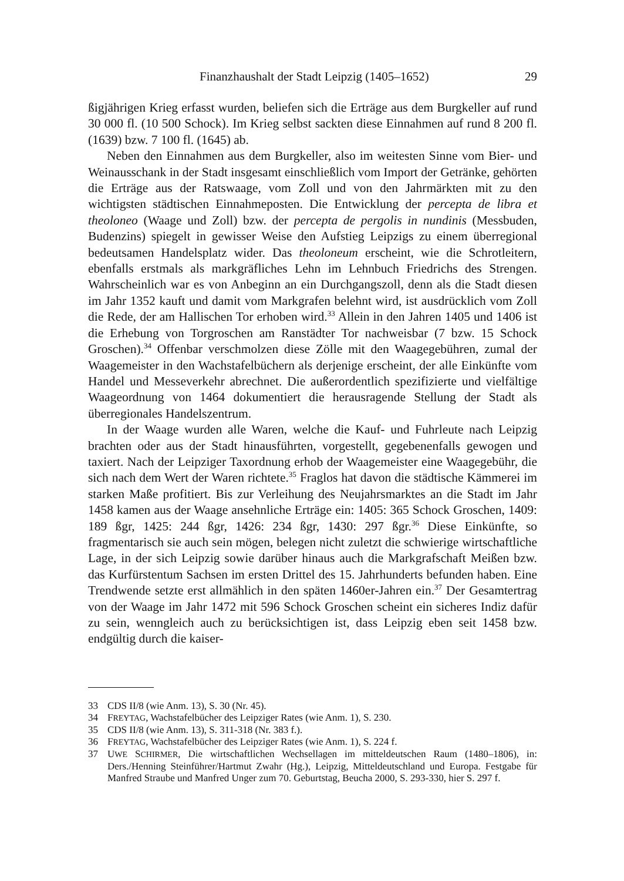Finanzhaushalt der Stadt Leipzig (1405–1652) 29
ßigjährigen Krieg erfasst wurden, beliefen sich die Erträge aus dem Burgkeller auf rund 30 000 fl. (10 500 Schock). Im Krieg selbst sackten diese Einnahmen auf rund 8 200 fl. (1639) bzw. 7 100 fl. (1645) ab.
Neben den Einnahmen aus dem Burgkeller, also im weitesten Sinne vom Bier- und Weinausschank in der Stadt insgesamt einschließlich vom Import der Getränke, gehörten die Erträge aus der Ratswaage, vom Zoll und von den Jahrmärkten mit zu den wichtigsten städtischen Einnahmeposten. Die Entwicklung der percepta de libra et theoloneo (Waage und Zoll) bzw. der percepta de pergolis in nundinis (Messbuden, Budenzins) spiegelt in gewisser Weise den Aufstieg Leipzigs zu einem überregional bedeutsamen Handelsplatz wider. Das theoloneum erscheint, wie die Schrotleitern, ebenfalls erstmals als markgräfliches Lehn im Lehnbuch Friedrichs des Strengen. Wahrscheinlich war es von Anbeginn an ein Durchgangszoll, denn als die Stadt diesen im Jahr 1352 kauft und damit vom Markgrafen belehnt wird, ist ausdrücklich vom Zoll die Rede, der am Hallischen Tor erhoben wird.<sup>33</sup> Allein in den Jahren 1405 und 1406 ist die Erhebung von Torgroschen am Ranstädter Tor nachweisbar (7 bzw. 15 Schock Groschen).<sup>34</sup> Offenbar verschmolzen diese Zölle mit den Waagegebühren, zumal der Waagemeister in den Wachstafelbüchern als derjenige erscheint, der alle Einkünfte vom Handel und Messeverkehr abrechnet. Die außerordentlich spezifizierte und vielfältige Waageordnung von 1464 dokumentiert die herausragende Stellung der Stadt als überregionales Handelszentrum.
In der Waage wurden alle Waren, welche die Kauf- und Fuhrleute nach Leipzig brachten oder aus der Stadt hinausführten, vorgestellt, gegebenenfalls gewogen und taxiert. Nach der Leipziger Taxordnung erhob der Waagemeister eine Waagegebühr, die sich nach dem Wert der Waren richtete.<sup>35</sup> Fraglos hat davon die städtische Kämmerei im starken Maße profitiert. Bis zur Verleihung des Neujahrsmarktes an die Stadt im Jahr 1458 kamen aus der Waage ansehnliche Erträge ein: 1405: 365 Schock Groschen, 1409: 189 ßgr, 1425: 244 ßgr, 1426: 234 ßgr, 1430: 297 ßgr.<sup>36</sup> Diese Einkünfte, so fragmentarisch sie auch sein mögen, belegen nicht zuletzt die schwierige wirtschaftliche Lage, in der sich Leipzig sowie darüber hinaus auch die Markgrafschaft Meißen bzw. das Kurfürstentum Sachsen im ersten Drittel des 15. Jahrhunderts befunden haben. Eine Trendwende setzte erst allmählich in den späten 1460er-Jahren ein.<sup>37</sup> Der Gesamtertrag von der Waage im Jahr 1472 mit 596 Schock Groschen scheint ein sicheres Indiz dafür zu sein, wenngleich auch zu berücksichtigen ist, dass Leipzig eben seit 1458 bzw. endgültig durch die kaiser-
33 CDS II/8 (wie Anm. 13), S. 30 (Nr. 45).
34 FREYTAG, Wachstafelbücher des Leipziger Rates (wie Anm. 1), S. 230.
35 CDS II/8 (wie Anm. 13), S. 311-318 (Nr. 383 f.).
36 FREYTAG, Wachstafelbücher des Leipziger Rates (wie Anm. 1), S. 224 f.
37 UWE SCHIRMER, Die wirtschaftlichen Wechsellagen im mitteldeutschen Raum (1480–1806), in: Ders./Henning Steinführer/Hartmut Zwahr (Hg.), Leipzig, Mitteldeutschland und Europa. Festgabe für Manfred Straube und Manfred Unger zum 70. Geburtstag, Beucha 2000, S. 293-330, hier S. 297 f.